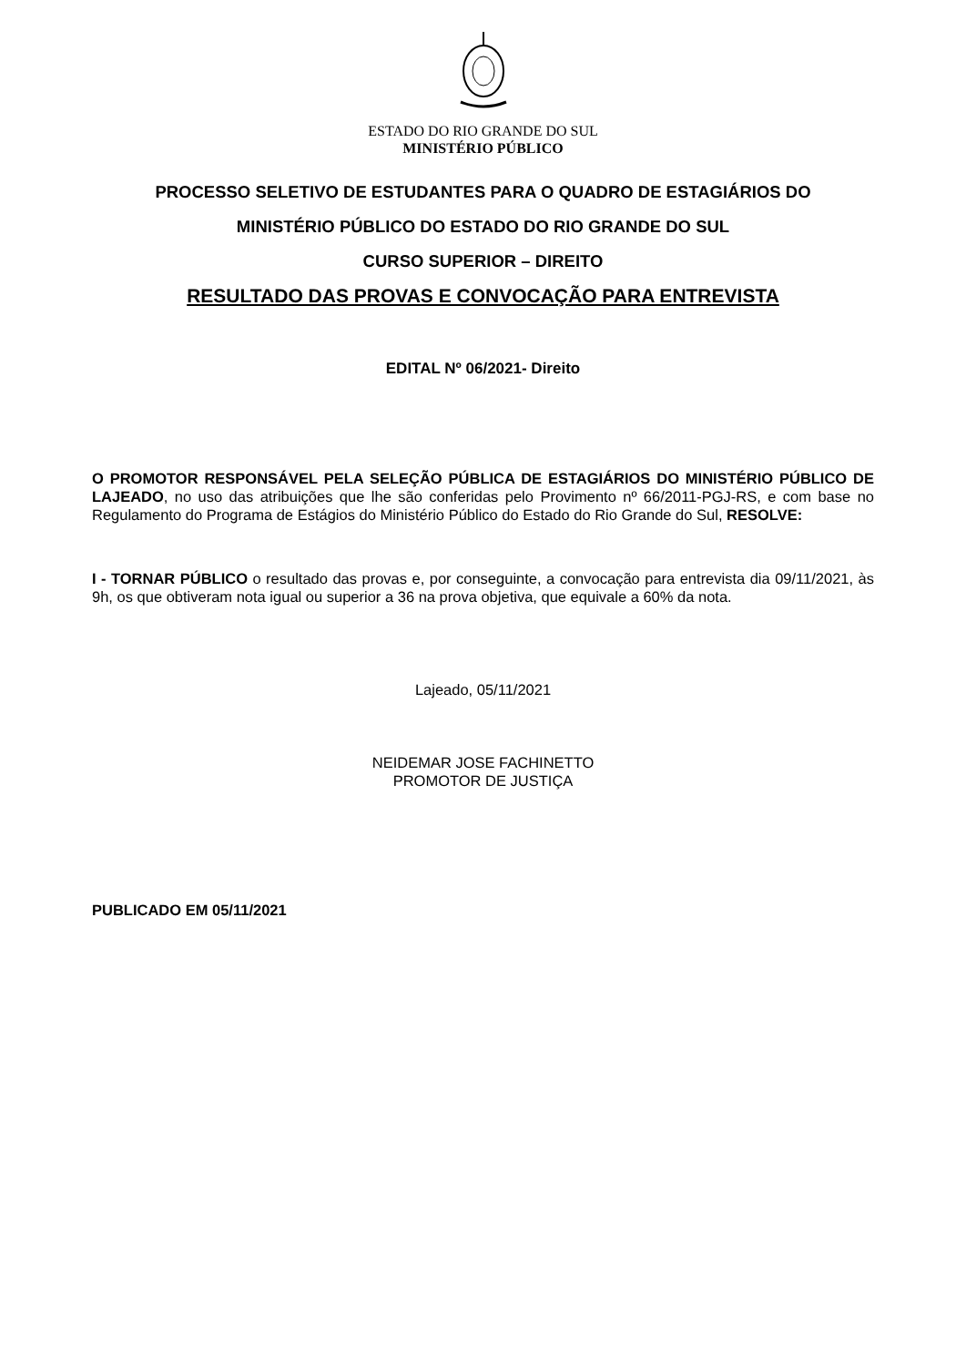ESTADO DO RIO GRANDE DO SUL
MINISTÉRIO PÚBLICO
PROCESSO SELETIVO DE ESTUDANTES PARA O QUADRO DE ESTAGIÁRIOS DO
MINISTÉRIO PÚBLICO DO ESTADO DO RIO GRANDE DO SUL
CURSO SUPERIOR – DIREITO
RESULTADO DAS PROVAS E CONVOCAÇÃO PARA ENTREVISTA
EDITAL Nº 06/2021- Direito
O PROMOTOR RESPONSÁVEL PELA SELEÇÃO PÚBLICA DE ESTAGIÁRIOS DO MINISTÉRIO PÚBLICO DE LAJEADO, no uso das atribuições que lhe são conferidas pelo Provimento nº 66/2011-PGJ-RS, e com base no Regulamento do Programa de Estágios do Ministério Público do Estado do Rio Grande do Sul, RESOLVE:
I - TORNAR PÚBLICO o resultado das provas e, por conseguinte, a convocação para entrevista dia 09/11/2021, às 9h, os que obtiveram nota igual ou superior a 36 na prova objetiva, que equivale a 60% da nota.
Lajeado, 05/11/2021
NEIDEMAR JOSE FACHINETTO
PROMOTOR DE JUSTIÇA
PUBLICADO EM 05/11/2021